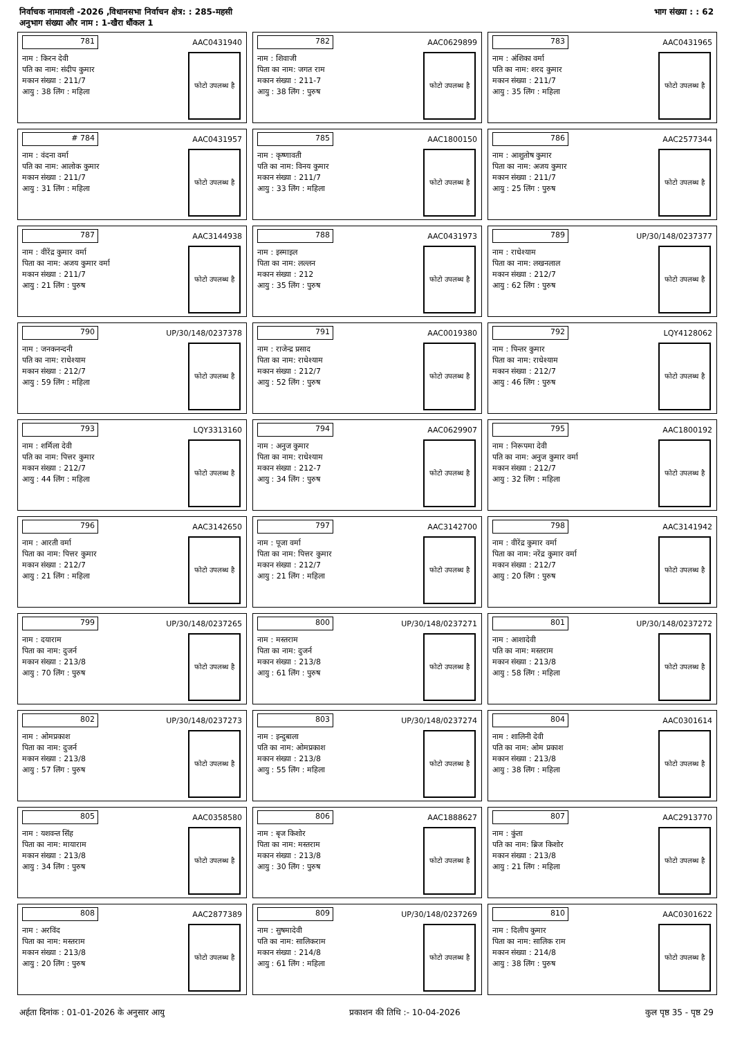निर्वाचक नामावली -2026 ,विधानसभा निर्वाचन क्षेत्र: : 285-महसी भाग संख्या : : 62
अनुभाग संख्या और नाम : 1-खैरा धौंकल 1
781 AAC0431940
नाम : किरन देवी
पति का नाम: संदीप कुमार
मकान संख्या : 211/7
आयु : 38 लिंग : महिला
फोटो उपलब्ध है
782 AAC0629899
नाम : शिवाजी
पिता का नाम: जगत राम
मकान संख्या : 211-7
आयु : 38 लिंग : पुरुष
फोटो उपलब्ध है
783 AAC0431965
नाम : अंशिका वर्मा
पति का नाम: शरद कुमार
मकान संख्या : 211/7
आयु : 35 लिंग : महिला
फोटो उपलब्ध है
# 784 AAC0431957
नाम : वंदना वर्मा
पति का नाम: आलोक कुमार
मकान संख्या : 211/7
आयु : 31 लिंग : महिला
फोटो उपलब्ध है
785 AAC1800150
नाम : कृष्णावती
पति का नाम: विनय कुमार
मकान संख्या : 211/7
आयु : 33 लिंग : महिला
फोटो उपलब्ध है
786 AAC2577344
नाम : आशुतोष कुमार
पिता का नाम: अजय कुमार
मकान संख्या : 211/7
आयु : 25 लिंग : पुरुष
फोटो उपलब्ध है
787 AAC3144938
नाम : वीरेंद्र कुमार वर्मा
पिता का नाम: अजय कुमार वर्मा
मकान संख्या : 211/7
आयु : 21 लिंग : पुरुष
फोटो उपलब्ध है
788 AAC0431973
नाम : इस्माइल
पिता का नाम: लल्लन
मकान संख्या : 212
आयु : 35 लिंग : पुरुष
फोटो उपलब्ध है
789 UP/30/148/0237377
नाम : राधेश्याम
पिता का नाम: लखनलाल
मकान संख्या : 212/7
आयु : 62 लिंग : पुरुष
फोटो उपलब्ध है
790 UP/30/148/0237378
नाम : जनकनन्दनी
पति का नाम: राधेश्याम
मकान संख्या : 212/7
आयु : 59 लिंग : महिला
फोटो उपलब्ध है
791 AAC0019380
नाम : राजेन्द्र प्रसाद
पिता का नाम: राधेश्याम
मकान संख्या : 212/7
आयु : 52 लिंग : पुरुष
फोटो उपलब्ध है
792 LQY4128062
नाम : पिन्तर कुमार
पिता का नाम: राधेश्याम
मकान संख्या : 212/7
आयु : 46 लिंग : पुरुष
फोटो उपलब्ध है
793 LQY3313160
नाम : शर्मिला देवी
पति का नाम: पित्तर कुमार
मकान संख्या : 212/7
आयु : 44 लिंग : महिला
फोटो उपलब्ध है
794 AAC0629907
नाम : अनुज कुमार
पिता का नाम: राधेश्याम
मकान संख्या : 212-7
आयु : 34 लिंग : पुरुष
फोटो उपलब्ध है
795 AAC1800192
नाम : निरूपमा देवी
पति का नाम: अनुज कुमार वर्मा
मकान संख्या : 212/7
आयु : 32 लिंग : महिला
फोटो उपलब्ध है
796 AAC3142650
नाम : आरती वर्मा
पिता का नाम: पित्तर कुमार
मकान संख्या : 212/7
आयु : 21 लिंग : महिला
फोटो उपलब्ध है
797 AAC3142700
नाम : पूजा वर्मा
पिता का नाम: पित्तर कुमार
मकान संख्या : 212/7
आयु : 21 लिंग : महिला
फोटो उपलब्ध है
798 AAC3141942
नाम : वीरेंद्र कुमार वर्मा
पिता का नाम: नरेंद्र कुमार वर्मा
मकान संख्या : 212/7
आयु : 20 लिंग : पुरुष
फोटो उपलब्ध है
799 UP/30/148/0237265
नाम : दयाराम
पिता का नाम: दुजर्न
मकान संख्या : 213/8
आयु : 70 लिंग : पुरुष
फोटो उपलब्ध है
800 UP/30/148/0237271
नाम : मस्तराम
पिता का नाम: दुजर्न
मकान संख्या : 213/8
आयु : 61 लिंग : पुरुष
फोटो उपलब्ध है
801 UP/30/148/0237272
नाम : आशादेवी
पति का नाम: मस्तराम
मकान संख्या : 213/8
आयु : 58 लिंग : महिला
फोटो उपलब्ध है
802 UP/30/148/0237273
नाम : ओमप्रकाश
पिता का नाम: दुजर्न
मकान संख्या : 213/8
आयु : 57 लिंग : पुरुष
फोटो उपलब्ध है
803 UP/30/148/0237274
नाम : इन्दुबाला
पति का नाम: ओमप्रकाश
मकान संख्या : 213/8
आयु : 55 लिंग : महिला
फोटो उपलब्ध है
804 AAC0301614
नाम : शालिनी देवी
पति का नाम: ओम प्रकाश
मकान संख्या : 213/8
आयु : 38 लिंग : महिला
फोटो उपलब्ध है
805 AAC0358580
नाम : यशवन्त सिंह
पिता का नाम: मायाराम
मकान संख्या : 213/8
आयु : 34 लिंग : पुरुष
फोटो उपलब्ध है
806 AAC1888627
नाम : बृज किशोर
पिता का नाम: मस्तराम
मकान संख्या : 213/8
आयु : 30 लिंग : पुरुष
फोटो उपलब्ध है
807 AAC2913770
नाम : कुंता
पति का नाम: ब्रिज किशोर
मकान संख्या : 213/8
आयु : 21 लिंग : महिला
फोटो उपलब्ध है
808 AAC2877389
नाम : अरविंद
पिता का नाम: मस्तराम
मकान संख्या : 213/8
आयु : 20 लिंग : पुरुष
फोटो उपलब्ध है
809 UP/30/148/0237269
नाम : सुषमादेवी
पति का नाम: सालिकराम
मकान संख्या : 214/8
आयु : 61 लिंग : महिला
फोटो उपलब्ध है
810 AAC0301622
नाम : दिलीप कुमार
पिता का नाम: सालिक राम
मकान संख्या : 214/8
आयु : 38 लिंग : पुरुष
फोटो उपलब्ध है
अर्हता दिनांक : 01-01-2026 के अनुसार आयु प्रकाशन की तिथि :- 10-04-2026 कुल पृष्ठ 35 - पृष्ठ 29